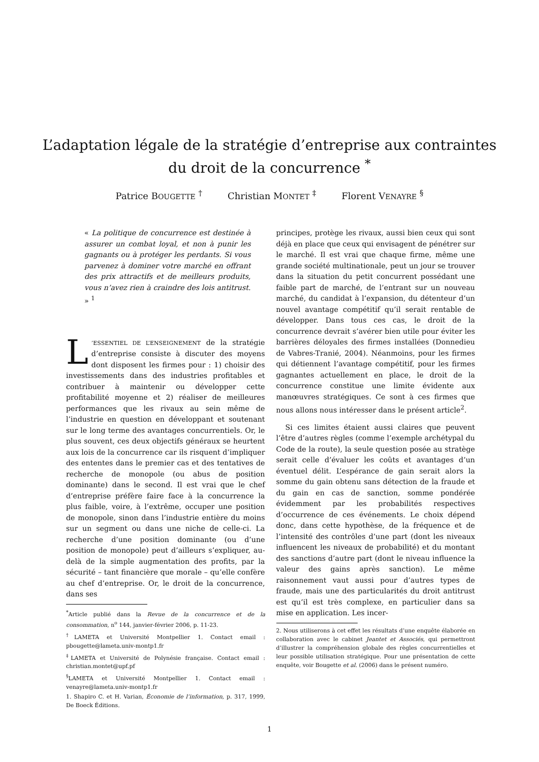L’adaptation légale de la stratégie d’entreprise aux contraintes
du droit de la concurrence <sup>*</sup>
Patrice BOUGETTE <sup>†</sup> Christian MONTET <sup>‡</sup> Florent VENAYRE <sup>§</sup>
« La politique de concurrence est destinée à assurer un combat loyal, et non à punir les gagnants ou à protéger les perdants. Si vous parvenez à dominer votre marché en offrant des prix attractifs et de meilleurs produits, vous n’avez rien à craindre des lois antitrust. » <sup>1</sup>
L’ESSENTIEL DE L’ENSEIGNEMENT de la stratégie d’entreprise consiste à discuter des moyens dont disposent les firmes pour : 1) choisir des investissements dans des industries profitables et contribuer à maintenir ou développer cette profitabilité moyenne et 2) réaliser de meilleures performances que les rivaux au sein même de l’industrie en question en développant et soutenant sur le long terme des avantages concurrentiels. Or, le plus souvent, ces deux objectifs généraux se heurtent aux lois de la concurrence car ils risquent d’impliquer des ententes dans le premier cas et des tentatives de recherche de monopole (ou abus de position dominante) dans le second. Il est vrai que le chef d’entreprise préfère faire face à la concurrence la plus faible, voire, à l’extrême, occuper une position de monopole, sinon dans l’industrie entière du moins sur un segment ou dans une niche de celle-ci. La recherche d’une position dominante (ou d’une position de monopole) peut d’ailleurs s’expliquer, au-delà de la simple augmentation des profits, par la sécurité – tant financière que morale – qu’elle confère au chef d’entreprise. Or, le droit de la concurrence, dans ses
<sup>*</sup> Article publié dans la Revue de la concurrence et de la consommation, n<sup>o</sup> 144, janvier-février 2006, p. 11-23.
<sup>†</sup> LAMETA et Université Montpellier 1. Contact email : pbougette@lameta.univ-montp1.fr
<sup>‡</sup> LAMETA et Université de Polynésie française. Contact email : christian.montet@upf.pf
<sup>§</sup> LAMETA et Université Montpellier 1. Contact email : venayre@lameta.univ-montp1.fr
1. Shapiro C. et H. Varian, Économie de l’information, p. 317, 1999, De Boeck Éditions.
principes, protège les rivaux, aussi bien ceux qui sont déjà en place que ceux qui envisagent de pénétrer sur le marché. Il est vrai que chaque firme, même une grande société multinationale, peut un jour se trouver dans la situation du petit concurrent possédant une faible part de marché, de l’entrant sur un nouveau marché, du candidat à l’expansion, du détenteur d’un nouvel avantage compétitif qu’il serait rentable de développer. Dans tous ces cas, le droit de la concurrence devrait s’avérer bien utile pour éviter les barrières déloyales des firmes installées (Donnedieu de Vabres-Tranié, 2004). Néanmoins, pour les firmes qui détiennent l’avantage compétitif, pour les firmes gagnantes actuellement en place, le droit de la concurrence constitue une limite évidente aux manœuvres stratégiques. Ce sont à ces firmes que nous allons nous intéresser dans le présent article<sup>2</sup>.
Si ces limites étaient aussi claires que peuvent l’être d’autres règles (comme l’exemple archétypal du Code de la route), la seule question posée au stratège serait celle d’évaluer les coûts et avantages d’un éventuel délit. L’espérance de gain serait alors la somme du gain obtenu sans détection de la fraude et du gain en cas de sanction, somme pondérée évidemment par les probabilités respectives d’occurrence de ces événements. Le choix dépend donc, dans cette hypothèse, de la fréquence et de l’intensité des contrôles d’une part (dont les niveaux influencent les niveaux de probabilité) et du montant des sanctions d’autre part (dont le niveau influence la valeur des gains après sanction). Le même raisonnement vaut aussi pour d’autres types de fraude, mais une des particularités du droit antitrust est qu’il est très complexe, en particulier dans sa mise en application. Les incer-
2. Nous utiliserons à cet effet les résultats d’une enquête élaborée en collaboration avec le cabinet Jeantet et Associés, qui permettront d’illustrer la compréhension globale des règles concurrentielles et leur possible utilisation stratégique. Pour une présentation de cette enquête, voir Bougette et al. (2006) dans le présent numéro.
1